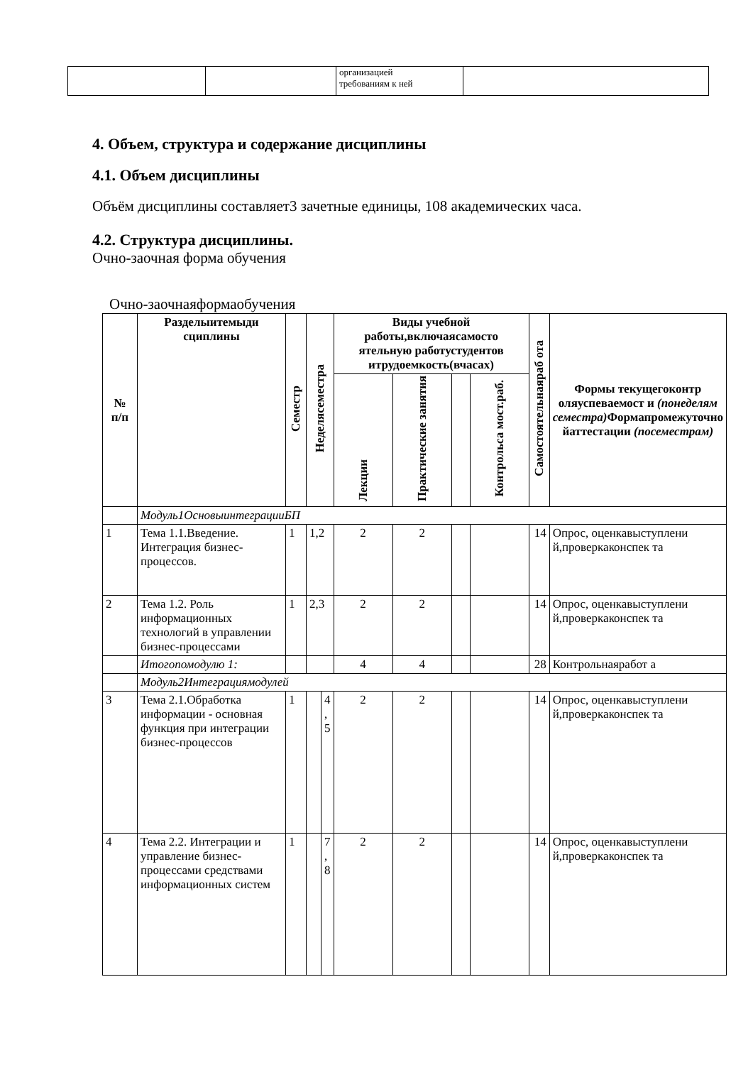| | | организацией требованиям к ней | |
4. Объем, структура и содержание дисциплины
4.1. Объем дисциплины
Объём дисциплины составляет3 зачетные единицы, 108 академических часа.
4.2. Структура дисциплины.
Очно-заочная форма обучения
Очно-заочнаяформаобучения
| № п/п | Разделыитемыди сциплины | Семестр | Неделясеместра | | Виды учебной работы,включаясамосто ятельную работустудентов итрудоемкость(вчасах) | | | | Самостоятельнаяраб ота | Формы текущегоконтр оляуспеваемост и (понеделям семестра) Формапромежуточно йаттестации (посеместрам) |
| --- | --- | --- | --- | --- | --- | --- | --- | --- | --- | --- |
| | | | | | Лекции | Практические занятия | | Контрольса мост.раб. | | |
| | Модуль1ОсновыинтеграцииБП | | | | | | | | | |
| 1 | Тема 1.1.Введение. Интеграция бизнес-процессов. | 1 | 1,2 | | 2 | 2 | | | 14 | Опрос, оценкавыступлени й,проверкаконспек та |
| 2 | Тема 1.2. Роль информационных технологий в управлении бизнес-процессами | 1 | 2,3 | | 2 | 2 | | | 14 | Опрос, оценкавыступлени й,проверкаконспек та |
| | Итогопомодулю 1: | | | | 4 | 4 | | | 28 | Контрольнаяработ а |
| | Модуль2Интеграциямодулей | | | | | | | | | |
| 3 | Тема 2.1.Обработка информации - основная функция при интеграции бизнес-процессов | 1 | | 4 , 5 | 2 | 2 | | | 14 | Опрос, оценкавыступлени й,проверкаконспек та |
| 4 | Тема 2.2. Интеграции и управление бизнес-процессами средствами информационных систем | 1 | | 7 , 8 | 2 | 2 | | | 14 | Опрос, оценкавыступлени й,проверкаконспек та |